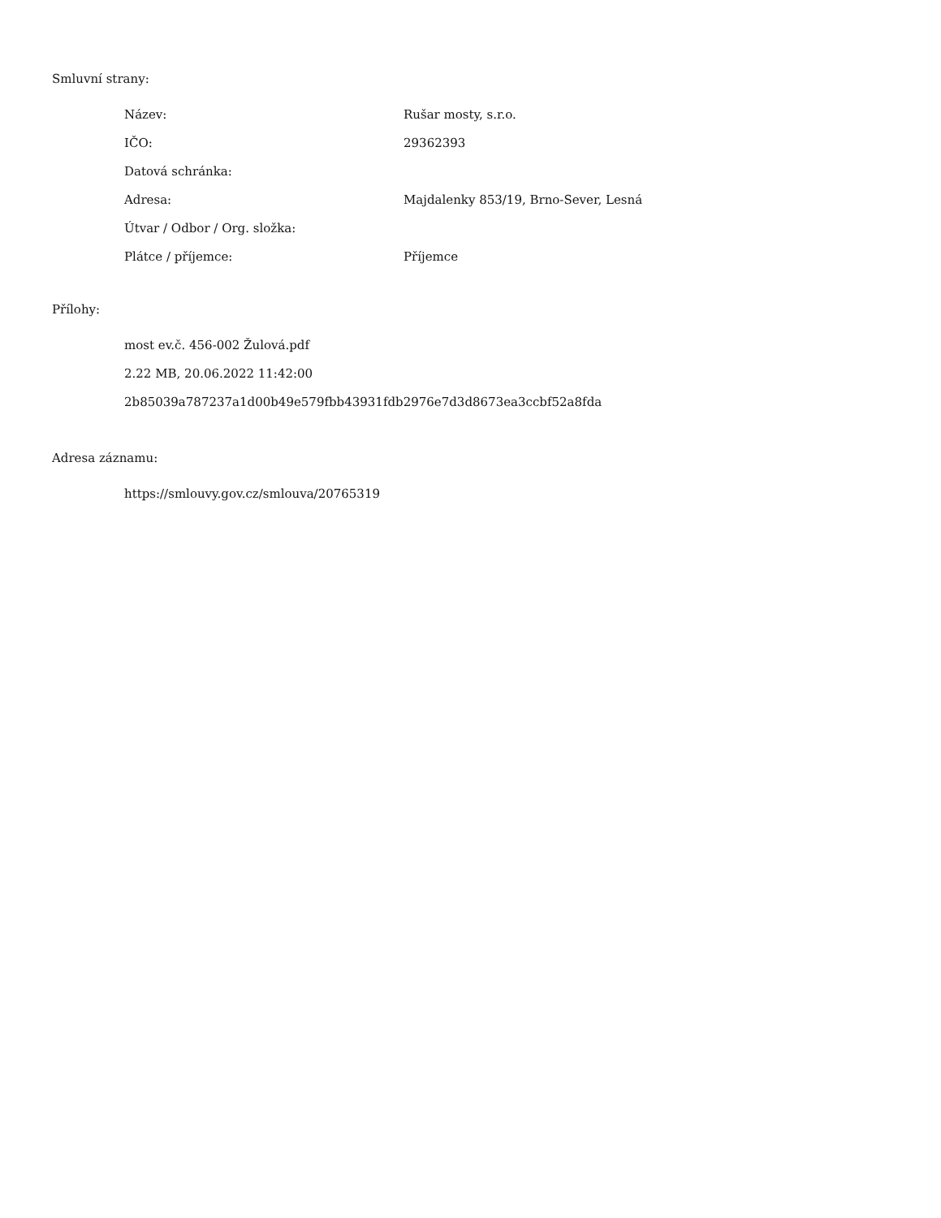Smluvní strany:
| Název: | Rušar mosty, s.r.o. |
| IČO: | 29362393 |
| Datová schránka: | |
| Adresa: | Majdalenky 853/19, Brno-Sever, Lesná |
| Útvar / Odbor / Org. složka: | |
| Plátce / příjemce: | Příjemce |
Přílohy:
most ev.č. 456-002 Žulová.pdf
2.22 MB, 20.06.2022 11:42:00
2b85039a787237a1d00b49e579fbb43931fdb2976e7d3d8673ea3ccbf52a8fda
Adresa záznamu:
https://smlouvy.gov.cz/smlouva/20765319